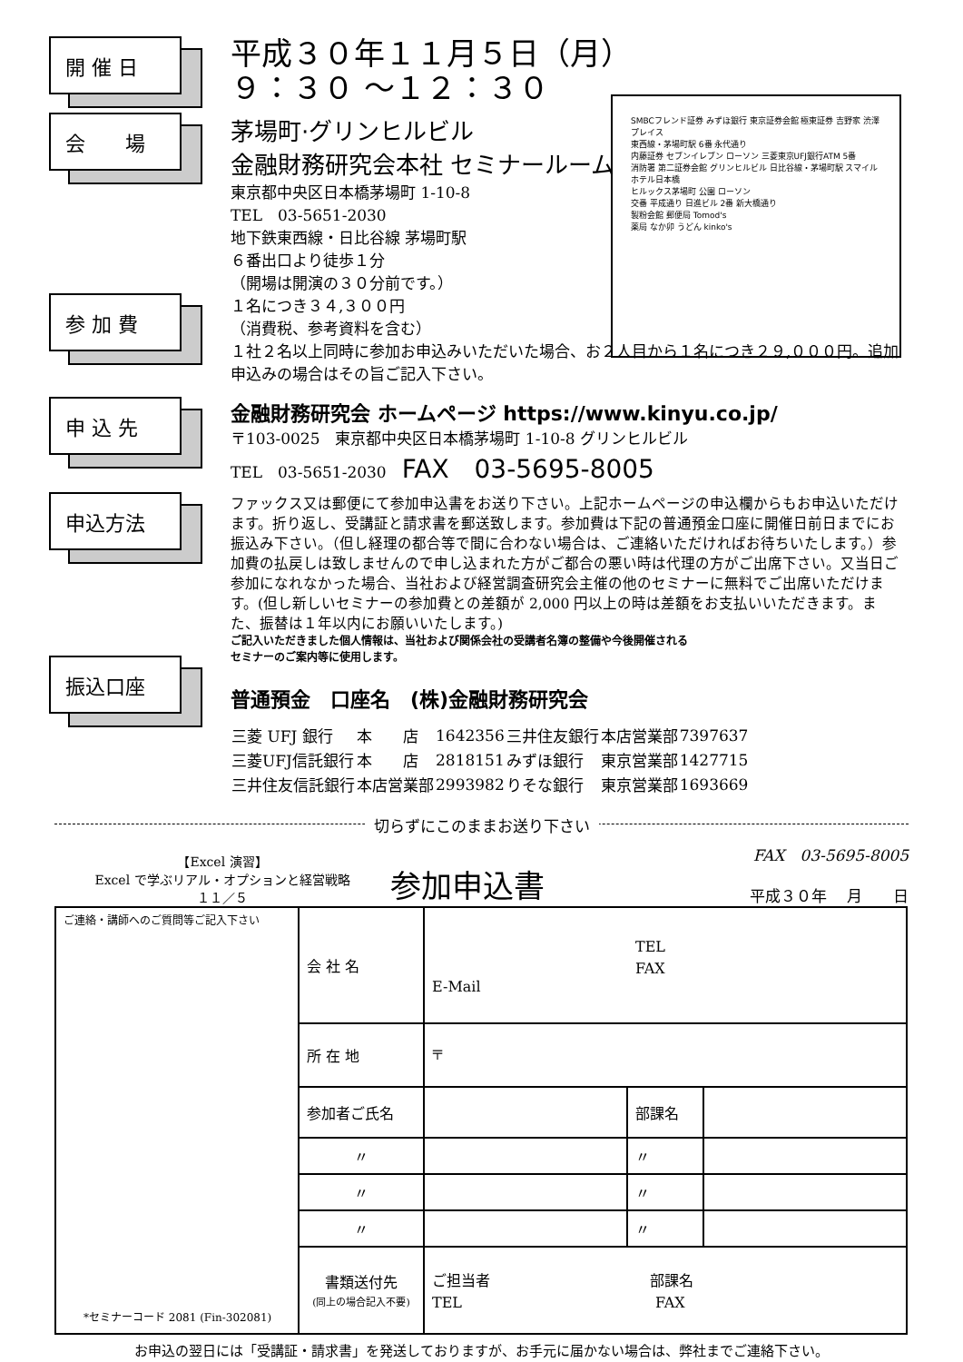SMBCフレンド証券 みずほ銀行 東京証券会館 極東証券 吉野家 渋澤プレイス
東西線・茅場町駅 6番 永代通り
内藤証券 セブンイレブン ローソン 三菱東京UFJ銀行ATM 5番
消防署 第二証券会館 グリンヒルビル 日比谷線・茅場町駅 スマイルホテル日本橋
ヒルックス茅場町 公園 ローソン
交番 平成通り 日進ビル 2番 新大橋通り
製粉会館 郵便局 Tomod's
薬局 なか卯 うどん kinko's
開 催 日
平成３０年１１月５日（月）
９：３０ ～１２：３０
会　　場
茅場町·グリンヒルビル
金融財務研究会本社 セミナールーム
東京都中央区日本橋茅場町 1-10-8
TEL　03-5651-2030
地下鉄東西線・日比谷線 茅場町駅
６番出口より徒歩１分
（開場は開演の３０分前です。）
参 加 費
１名につき３４,３００円
（消費税、参考資料を含む）
１社２名以上同時に参加お申込みいただいた場合、お２人目から１名につき２９,０００円。追加申込みの場合はその旨ご記入下さい。
申 込 先
金融財務研究会 ホームページ https://www.kinyu.co.jp/
〒103-0025　東京都中央区日本橋茅場町 1-10-8 グリンヒルビル
TEL　03-5651-2030　FAX　03-5695-8005
申込方法
ファックス又は郵便にて参加申込書をお送り下さい。上記ホームページの申込欄からもお申込いただけます。折り返し、受講証と請求書を郵送致します。参加費は下記の普通預金口座に開催日前日までにお振込み下さい。（但し経理の都合等で間に合わない場合は、ご連絡いただければお待ちいたします。）参加費の払戻しは致しませんので申し込まれた方がご都合の悪い時は代理の方がご出席下さい。又当日ご参加になれなかった場合、当社および経営調査研究会主催の他のセミナーに無料でご出席いただけます。(但し新しいセミナーの参加費との差額が 2,000 円以上の時は差額をお支払いいただきます。また、振替は１年以内にお願いいたします。)
ご記入いただきました個人情報は、当社および関係会社の受講者名簿の整備や今後開催される
セミナーのご案内等に使用します。
振込口座
普通預金　口座名　(株)金融財務研究会
| 三菱 UFJ 銀行 | 本 店 | 1642356 | 三井住友銀行 | 本店営業部 | 7397637 |
| 三菱UFJ信託銀行 | 本 店 | 2818151 | みずほ銀行 | 東京営業部 | 1427715 |
| 三井住友信託銀行 | 本店営業部 | 2993982 | りそな銀行 | 東京営業部 | 1693669 |
切らずにこのままお送り下さい
【Excel 演習】
Excel で学ぶリアル・オプションと経営戦略
１１／５
参加申込書
FAX　03-5695-8005
平成３０年　 月　　日
| ご連絡・講師へのご質問等ご記入下さい *セミナーコード 2081 (Fin-302081) | 会 社 名 | TEL FAX E-Mail | | |
| | 所 在 地 | 〒 | | |
| | 参加者ご氏名 | | 部課名 | |
| | 〃 | | 〃 | |
| | 〃 | | 〃 | |
| | 〃 | | 〃 | |
| | 書類送付先 (同上の場合記入不要) | ご担当者 部課名 TEL FAX | | |
お申込の翌日には「受講証・請求書」を発送しておりますが、お手元に届かない場合は、弊社までご連絡下さい。